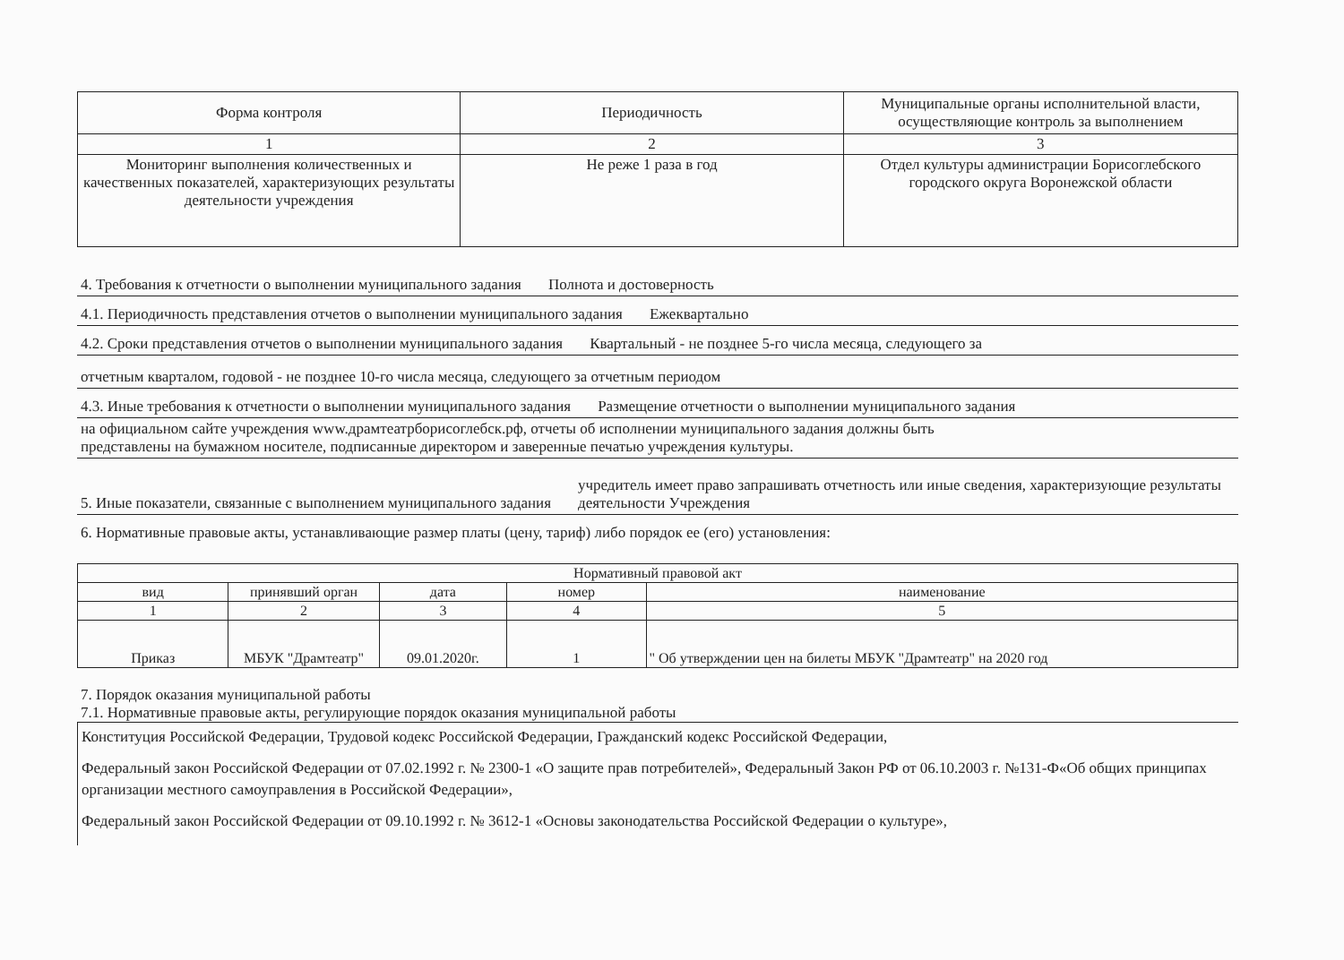| Форма контроля | Периодичность | Муниципальные органы исполнительной власти, осуществляющие контроль за выполнением |
| --- | --- | --- |
| 1 | 2 | 3 |
| Мониторинг выполнения количественных и качественных показателей, характеризующих результаты деятельности учреждения | Не реже 1 раза в год | Отдел культуры администрации Борисоглебского городского округа Воронежской области |
4. Требования к отчетности о выполнении муниципального задания Полнота и достоверность
4.1. Периодичность представления отчетов о выполнении муниципального задания Ежеквартально
4.2. Сроки представления отчетов о выполнении муниципального задания Квартальный - не позднее 5-го числа месяца, следующего за
отчетным кварталом, годовой - не позднее 10-го числа месяца, следующего за отчетным периодом
4.3. Иные требования к отчетности о выполнении муниципального задания Размещение отчетности о выполнении муниципального задания
на официальном сайте учреждения www.драмтеатрборисоглебск.рф, отчеты об исполнении муниципального задания должны быть
представлены на бумажном носителе, подписанные директором и заверенные печатью учреждения культуры.
5. Иные показатели, связанные с выполнением муниципального задания учредитель имеет право запрашивать отчетность или иные сведения, характеризующие результаты деятельности Учреждения
6. Нормативные правовые акты, устанавливающие размер платы (цену, тариф) либо порядок ее (его) установления:
| Нормативный правовой акт | | | | |
| --- | --- | --- | --- | --- |
| вид | принявший орган | дата | номер | наименование |
| 1 | 2 | 3 | 4 | 5 |
| Приказ | МБУК "Драмтеатр" | 09.01.2020г. | 1 | " Об утверждении цен на билеты МБУК "Драмтеатр" на 2020 год |
7. Порядок оказания муниципальной работы
7.1. Нормативные правовые акты, регулирующие порядок оказания муниципальной работы
Конституция Российской Федерации, Трудовой кодекс Российской Федерации, Гражданский кодекс Российской Федерации,
Федеральный закон Российской Федерации от 07.02.1992 г. № 2300-1 «О защите прав потребителей», Федеральный Закон РФ от 06.10.2003 г. №131-Ф«Об общих принципах организации местного самоуправления в Российской Федерации»,
Федеральный закон Российской Федерации от 09.10.1992 г. № 3612-1 «Основы законодательства Российской Федерации о культуре»,